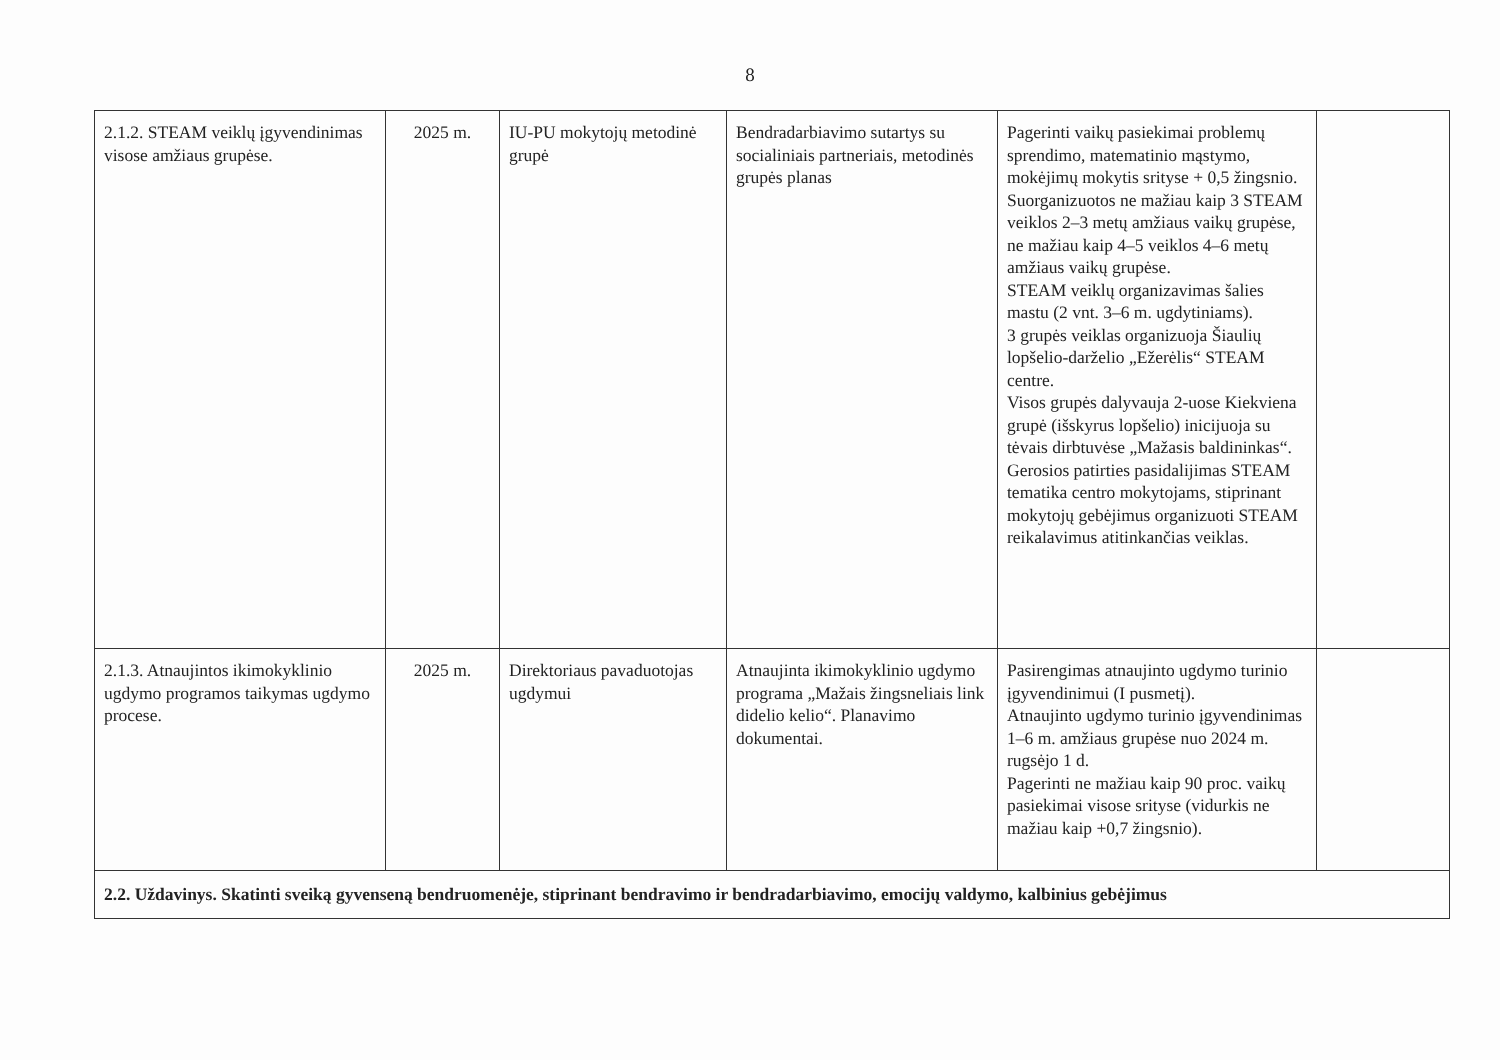8
| 2.1.2. STEAM veiklų įgyvendinimas visose amžiaus grupėse. | 2025 m. | IU-PU mokytojų metodinė grupė | Bendradarbiavimo sutartys su socialiniais partneriais, metodinės grupės planas | Pagerinti vaikų pasiekimai problemų sprendimo, matematinio mąstymo, mokėjimų mokytis srityse + 0,5 žingsnio. Suorganizuotos ne mažiau kaip 3 STEAM veiklos 2–3 metų amžiaus vaikų grupėse, ne mažiau kaip 4–5 veiklos 4–6 metų amžiaus vaikų grupėse. STEAM veiklų organizavimas šalies mastu (2 vnt. 3–6 m. ugdytiniams). 3 grupės veiklas organizuoja Šiaulių lopšelio-darželio „Ežerėlis“ STEAM centre. Visos grupės dalyvauja 2-uose Kiekviena grupė (išskyrus lopšelio) inicijuoja su tėvais dirbtuvėse „Mažasis baldininkas“. Gerosios patirties pasidalijimas STEAM tematika centro mokytojams, stiprinant mokytojų gebėjimus organizuoti STEAM reikalavimus atitinkančias veiklas. | |
| 2.1.3. Atnaujintos ikimokyklinio ugdymo programos taikymas ugdymo procese. | 2025 m. | Direktoriaus pavaduotojas ugdymui | Atnaujinta ikimokyklinio ugdymo programa „Mažais žingsneliais link didelio kelio“. Planavimo dokumentai. | Pasirengimas atnaujinto ugdymo turinio įgyvendinimui (I pusmetį). Atnaujinto ugdymo turinio įgyvendinimas 1–6 m. amžiaus grupėse nuo 2024 m. rugsėjo 1 d. Pagerinti ne mažiau kaip 90 proc. vaikų pasiekimai visose srityse (vidurkis ne mažiau kaip +0,7 žingsnio). | |
| 2.2. Uždavinys. Skatinti sveiką gyvenseną bendruomenėje, stiprinant bendravimo ir bendradarbiavimo, emocijų valdymo, kalbinius gebėjimus | | | | | |